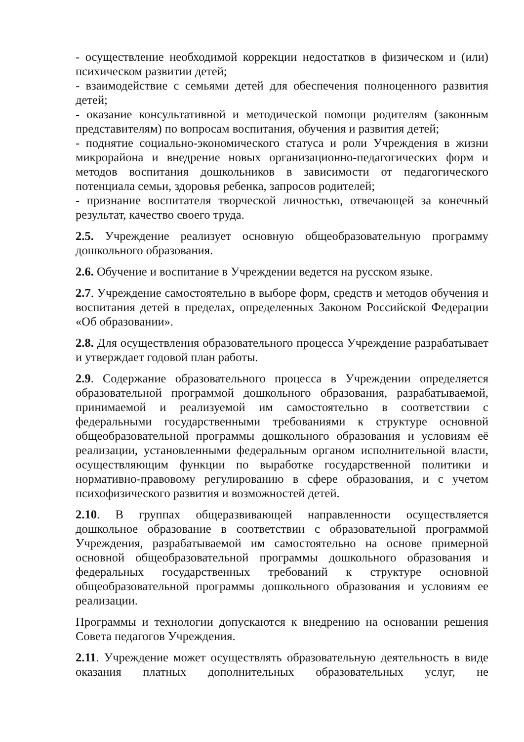- осуществление необходимой коррекции недостатков в физическом и (или) психическом развитии детей;
- взаимодействие с семьями детей для обеспечения полноценного развития детей;
- оказание консультативной и методической помощи родителям (законным представителям) по вопросам воспитания, обучения и развития детей;
- поднятие социально-экономического статуса и роли Учреждения в жизни микрорайона и внедрение новых организационно-педагогических форм и методов воспитания дошкольников в зависимости от педагогического потенциала семьи, здоровья ребенка, запросов родителей;
- признание воспитателя творческой личностью, отвечающей за конечный результат, качество своего труда.
2.5. Учреждение реализует основную общеобразовательную программу дошкольного образования.
2.6. Обучение и воспитание в Учреждении ведется на русском языке.
2.7. Учреждение самостоятельно в выборе форм, средств и методов обучения и воспитания детей в пределах, определенных Законом Российской Федерации «Об образовании».
2.8. Для осуществления образовательного процесса Учреждение разрабатывает и утверждает годовой план работы.
2.9. Содержание образовательного процесса в Учреждении определяется образовательной программой дошкольного образования, разрабатываемой, принимаемой и реализуемой им самостоятельно в соответствии с федеральными государственными требованиями к структуре основной общеобразовательной программы дошкольного образования и условиям её реализации, установленными федеральным органом исполнительной власти, осуществляющим функции по выработке государственной политики и нормативно-правовому регулированию в сфере образования, и с учетом психофизического развития и возможностей детей.
2.10. В группах общеразвивающей направленности осуществляется дошкольное образование в соответствии с образовательной программой Учреждения, разрабатываемой им самостоятельно на основе примерной основной общеобразовательной программы дошкольного образования и федеральных государственных требований к структуре основной общеобразовательной программы дошкольного образования и условиям ее реализации.
Программы и технологии допускаются к внедрению на основании решения Совета педагогов Учреждения.
2.11. Учреждение может осуществлять образовательную деятельность в виде оказания платных дополнительных образовательных услуг, не